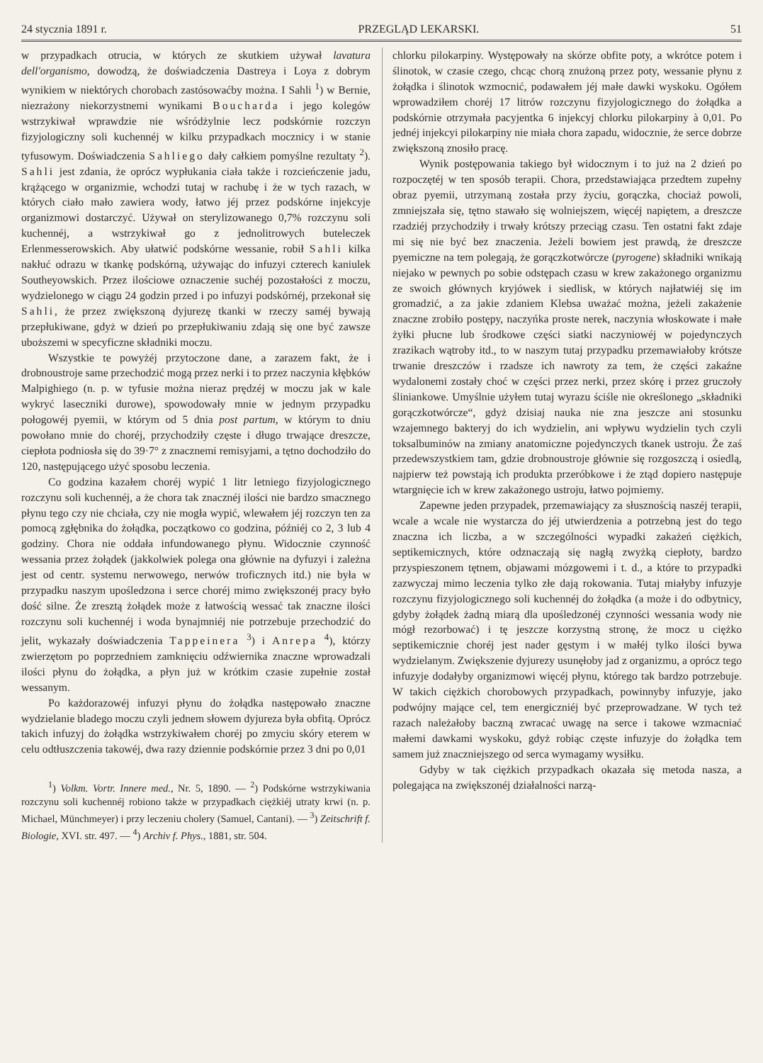24 stycznia 1891 r. PRZEGLĄD LEKARSKI. 51
w przypadkach otrucia, w których ze skutkiem używał lavatura dell'organismo, dowodzą, że doświadczenia Dastreya i Loya z dobrym wynikiem w niektórych chorobach zastósowaćby można. I Sahli <sup>1</sup>) w Bernie, niezrażony niekorzystnemi wynikami Boucharda i jego kolegów wstrzykiwał wprawdzie nie wśródżylnie lecz podskórnie rozczyn fizyjologiczny soli kuchennéj w kilku przypadkach mocznicy i w stanie tyfusowym. Doświadczenia Sahliego dały całkiem pomyślne rezultaty <sup>2</sup>). Sahli jest zdania, że oprócz wypłukania ciała także i rozcieńczenie jadu, krążącego w organizmie, wchodzi tutaj w rachubę i że w tych razach, w których ciało mało zawiera wody, łatwo jéj przez podskórne injekcyje organizmowi dostarczyć. Używał on sterylizowanego 0,7% rozczynu soli kuchennéj, a wstrzykiwał go z jednolitrowych buteleczek Erlenmesserowskich. Aby ułatwić podskórne wessanie, robił Sahli kilka nakłuć odrazu w tkankę podskórną, używając do infuzyi czterech kaniulek Southeyowskich. Przez ilościowe oznaczenie suchéj pozostałości z moczu, wydzielonego w ciągu 24 godzin przed i po infuzyi podskórnéj, przekonał się Sahli, że przez zwiększoną dyjurezę tkanki w rzeczy saméj bywają przepłukiwane, gdyż w dzień po przepłukiwaniu zdają się one być zawsze uboższemi w specyficzne składniki moczu.
Wszystkie te powyżéj przytoczone dane, a zarazem fakt, że i drobnoustroje same przechodzić mogą przez nerki i to przez naczynia kłębków Malpighiego (n. p. w tyfusie można nieraz prędzéj w moczu jak w kale wykryć laseczniki durowe), spowodowały mnie w jednym przypadku połogowéj pyemii, w którym od 5 dnia post partum, w którym to dniu powołano mnie do choréj, przychodziły częste i długo trwające dreszcze, ciepłota podniosła się do 39·7° z znacznemi remisyjami, a tętno dochodziło do 120, następującego użyć sposobu leczenia.
Co godzina kazałem choréj wypić 1 litr letniego fizyjologicznego rozczynu soli kuchennéj, a że chora tak znacznéj ilości nie bardzo smacznego płynu tego czy nie chciała, czy nie mogła wypić, wlewałem jéj rozczyn ten za pomocą zgłębnika do żołądka, początkowo co godzina, późniéj co 2, 3 lub 4 godziny. Chora nie oddała infundowanego płynu. Widocznie czynność wessania przez żołądek (jakkolwiek polega ona głównie na dyfuzyi i zależna jest od centr. systemu nerwowego, nerwów troficznych itd.) nie była w przypadku naszym upośledzona i serce choréj mimo zwiększonéj pracy było dość silne. Że zresztą żołądek może z łatwością wessać tak znaczne ilości rozczynu soli kuchennéj i woda bynajmniéj nie potrzebuje przechodzić do jelit, wykazały doświadczenia Tappeinera <sup>3</sup>) i Anrepa <sup>4</sup>), którzy zwierzętom po poprzedniem zamknięciu odźwiernika znaczne wprowadzali ilości płynu do żołądka, a płyn już w krótkim czasie zupełnie został wessanym.
Po każdorazowéj infuzyi płynu do żołądka następowało znaczne wydzielanie bladego moczu czyli jednem słowem dyjureza była obfitą. Oprócz takich infuzyj do żołądka wstrzykiwałem choréj po zmyciu skóry eterem w celu odtłuszczenia takowéj, dwa razy dziennie podskórnie przez 3 dni po 0,01
<sup>1</sup>) Volkm. Vortr. Innere med., Nr. 5, 1890. — <sup>2</sup>) Podskórne wstrzykiwania rozczynu soli kuchennéj robiono także w przypadkach ciężkiéj utraty krwi (n. p. Michael, Münchmeyer) i przy leczeniu cholery (Samuel, Cantani). — <sup>3</sup>) Zeitschrift f. Biologie, XVI. str. 497. — <sup>4</sup>) Archiv f. Phys., 1881, str. 504.
chlorku pilokarpiny. Występowały na skórze obfite poty, a wkrótce potem i ślinotok, w czasie czego, chcąc chorą znużoną przez poty, wessanie płynu z żołądka i ślinotok wzmocnić, podawałem jéj małe dawki wyskoku. Ogółem wprowadziłem choréj 17 litrów rozczynu fizyjologicznego do żołądka a podskórnie otrzymała pacyjentka 6 injekcyj chlorku pilokarpiny à 0,01. Po jednéj injekcyi pilokarpiny nie miała chora zapadu, widocznie, że serce dobrze zwiększoną znosiło pracę.
Wynik postępowania takiego był widocznym i to już na 2 dzień po rozpoczętéj w ten sposób terapii. Chora, przedstawiająca przedtem zupełny obraz pyemii, utrzymaną została przy życiu, gorączka, chociaż powoli, zmniejszała się, tętno stawało się wolniejszem, więcéj napiętem, a dreszcze rzadziéj przychodziły i trwały krótszy przeciąg czasu. Ten ostatni fakt zdaje mi się nie być bez znaczenia. Jeżeli bowiem jest prawdą, że dreszcze pyemiczne na tem polegają, że gorączkotwórcze (pyrogene) składniki wnikają niejako w pewnych po sobie odstępach czasu w krew zakażonego organizmu ze swoich głównych kryjówek i siedlisk, w których najłatwiéj się im gromadzić, a za jakie zdaniem Klebsa uważać można, jeżeli zakażenie znaczne zrobiło postępy, naczyńka proste nerek, naczynia włoskowate i małe żyłki płucne lub środkowe części siatki naczyniowéj w pojedynczych zrazikach wątroby itd., to w naszym tutaj przypadku przemawiałoby krótsze trwanie dreszczów i rzadsze ich nawroty za tem, że części zakaźne wydalonemi zostały choć w części przez nerki, przez skórę i przez gruczoły śliniankowe. Umyślnie użyłem tutaj wyrazu ściśle nie określonego „składniki gorączkotwórcze“, gdyż dzisiaj nauka nie zna jeszcze ani stosunku wzajemnego bakteryj do ich wydzielin, ani wpływu wydzielin tych czyli toksalbuminów na zmiany anatomiczne pojedynczych tkanek ustroju. Że zaś przedewszystkiem tam, gdzie drobnoustroje głównie się rozgoszczą i osiedlą, najpierw też powstają ich produkta przeróbkowe i że ztąd dopiero następuje wtargnięcie ich w krew zakażonego ustroju, łatwo pojmiemy.
Zapewne jeden przypadek, przemawiający za słusznością naszéj terapii, wcale a wcale nie wystarcza do jéj utwierdzenia a potrzebną jest do tego znaczna ich liczba, a w szczególności wypadki zakażeń ciężkich, septikemicznych, które odznaczają się nagłą zwyżką ciepłoty, bardzo przyspieszonem tętnem, objawami mózgowemi i t. d., a które to przypadki zazwyczaj mimo leczenia tylko złe dają rokowania. Tutaj miałyby infuzyje rozczynu fizyjologicznego soli kuchennéj do żołądka (a może i do odbytnicy, gdyby żołądek żadną miarą dla upośledzonéj czynności wessania wody nie mógł rezorbować) i tę jeszcze korzystną stronę, że mocz u ciężko septikemicznie choréj jest nader gęstym i w małéj tylko ilości bywa wydzielanym. Zwiększenie dyjurezy usunęłoby jad z organizmu, a oprócz tego infuzyje dodałyby organizmowi więcéj płynu, którego tak bardzo potrzebuje. W takich ciężkich chorobowych przypadkach, powinnyby infuzyje, jako podwójny mające cel, tem energiczniéj być przeprowadzane. W tych też razach należałoby baczną zwracać uwagę na serce i takowe wzmacniać małemi dawkami wyskoku, gdyż robiąc częste infuzyje do żołądka tem samem już znaczniejszego od serca wymagamy wysiłku.
Gdyby w tak ciężkich przypadkach okazała się metoda nasza, a polegająca na zwiększonéj działalności narzą-